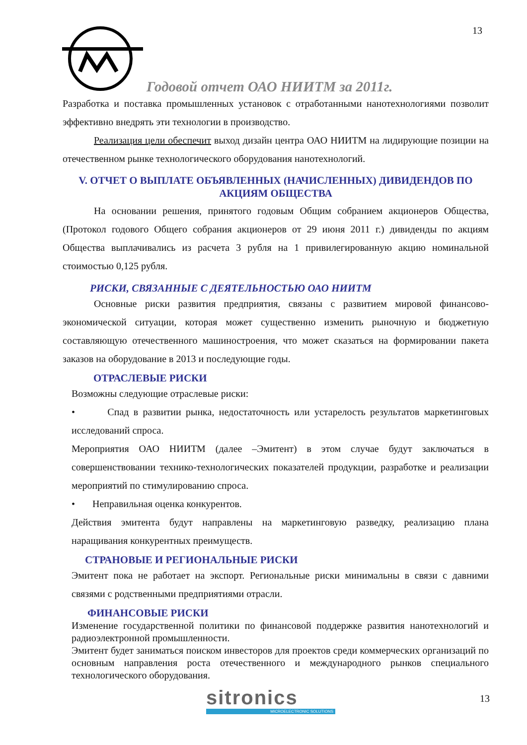13
Годовой отчет ОАО НИИТМ за 2011г.
Разработка и поставка промышленных установок с отработанными нанотехнологиями позволит эффективно внедрять эти технологии в производство.
Реализация цели обеспечит выход дизайн центра ОАО НИИТМ на лидирующие позиции на отечественном рынке технологического оборудования нанотехнологий.
V. ОТЧЕТ О ВЫПЛАТЕ ОБЪЯВЛЕННЫХ (НАЧИСЛЕННЫХ) ДИВИДЕНДОВ ПО АКЦИЯМ ОБЩЕСТВА
На основании решения, принятого годовым Общим собранием акционеров Общества, (Протокол годового Общего собрания акционеров от 29 июня 2011 г.) дивиденды по акциям Общества выплачивались из расчета 3 рубля на 1 привилегированную акцию номинальной стоимостью 0,125 рубля.
РИСКИ, СВЯЗАННЫЕ С ДЕЯТЕЛЬНОСТЬЮ ОАО НИИТМ
Основные риски развития предприятия, связаны с развитием мировой финансово-экономической ситуации, которая может существенно изменить рыночную и бюджетную составляющую отечественного машиностроения, что может сказаться на формировании пакета заказов на оборудование в 2013 и последующие годы.
ОТРАСЛЕВЫЕ РИСКИ
Возможны следующие отраслевые риски:
• Спад в развитии рынка, недостаточность или устарелость результатов маркетинговых исследований спроса.
Мероприятия ОАО НИИТМ (далее –Эмитент) в этом случае будут заключаться в совершенствовании технико-технологических показателей продукции, разработке и реализации мероприятий по стимулированию спроса.
• Неправильная оценка конкурентов.
Действия эмитента будут направлены на маркетинговую разведку, реализацию плана наращивания конкурентных преимуществ.
СТРАНОВЫЕ И РЕГИОНАЛЬНЫЕ РИСКИ
Эмитент пока не работает на экспорт. Региональные риски минимальны в связи с давними связями с родственными предприятиями отрасли.
ФИНАНСОВЫЕ РИСКИ
Изменение государственной политики по финансовой поддержке развития нанотехнологий и радиоэлектронной промышленности.
Эмитент будет заниматься поиском инвесторов для проектов среди коммерческих организаций по основным направления роста отечественного и международного рынков специального технологического оборудования.
sitronics
MICROELECTRONIC SOLUTIONS
13